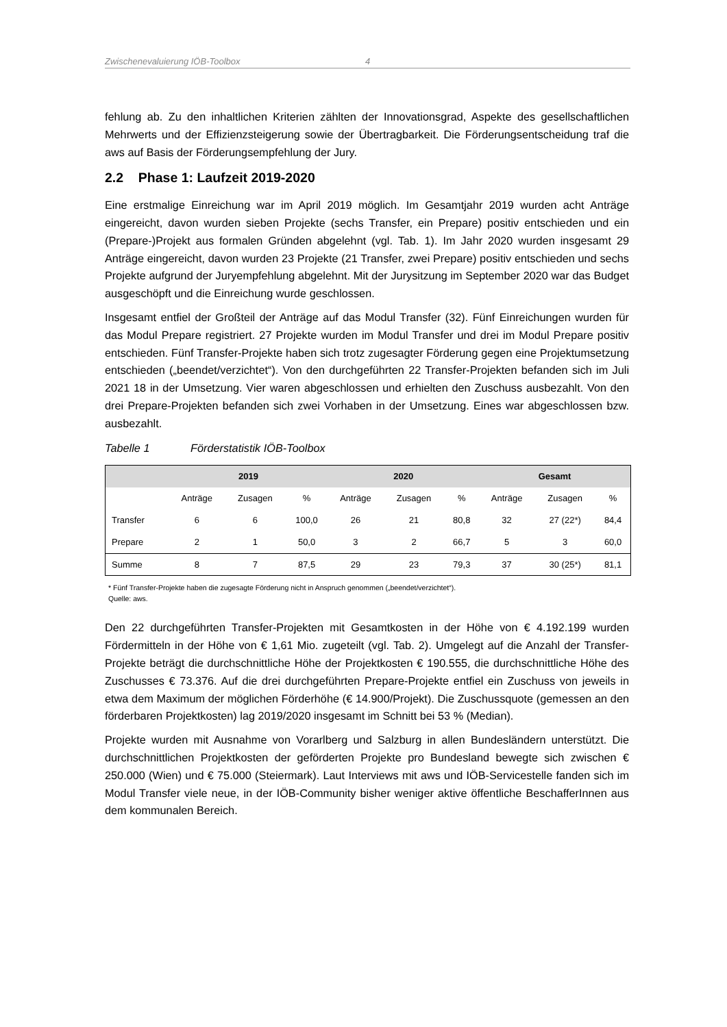Zwischenevaluierung IÖB-Toolbox 4
fehlung ab. Zu den inhaltlichen Kriterien zählten der Innovationsgrad, Aspekte des gesellschaftlichen Mehrwerts und der Effizienzsteigerung sowie der Übertragbarkeit. Die Förderungsentscheidung traf die aws auf Basis der Förderungsempfehlung der Jury.
2.2 Phase 1: Laufzeit 2019-2020
Eine erstmalige Einreichung war im April 2019 möglich. Im Gesamtjahr 2019 wurden acht Anträge eingereicht, davon wurden sieben Projekte (sechs Transfer, ein Prepare) positiv entschieden und ein (Prepare-)Projekt aus formalen Gründen abgelehnt (vgl. Tab. 1). Im Jahr 2020 wurden insgesamt 29 Anträge eingereicht, davon wurden 23 Projekte (21 Transfer, zwei Prepare) positiv entschieden und sechs Projekte aufgrund der Juryempfehlung abgelehnt. Mit der Jurysitzung im September 2020 war das Budget ausgeschöpft und die Einreichung wurde geschlossen.
Insgesamt entfiel der Großteil der Anträge auf das Modul Transfer (32). Fünf Einreichungen wurden für das Modul Prepare registriert. 27 Projekte wurden im Modul Transfer und drei im Modul Prepare positiv entschieden. Fünf Transfer-Projekte haben sich trotz zugesagter Förderung gegen eine Projektumsetzung entschieden („beendet/verzichtet“). Von den durchgeführten 22 Transfer-Projekten befanden sich im Juli 2021 18 in der Umsetzung. Vier waren abgeschlossen und erhielten den Zuschuss ausbezahlt. Von den drei Prepare-Projekten befanden sich zwei Vorhaben in der Umsetzung. Eines war abgeschlossen bzw. ausbezahlt.
Tabelle 1 Förderstatistik IÖB-Toolbox
| | 2019 | | | 2020 | | | Gesamt | | |
| --- | --- | --- | --- | --- | --- | --- | --- | --- | --- |
| | Anträge | Zusagen | % | Anträge | Zusagen | % | Anträge | Zusagen | % |
| Transfer | 6 | 6 | 100,0 | 26 | 21 | 80,8 | 32 | 27 (22*) | 84,4 |
| Prepare | 2 | 1 | 50,0 | 3 | 2 | 66,7 | 5 | 3 | 60,0 |
| Summe | 8 | 7 | 87,5 | 29 | 23 | 79,3 | 37 | 30 (25*) | 81,1 |
* Fünf Transfer-Projekte haben die zugesagte Förderung nicht in Anspruch genommen („beendet/verzichtet“).
Quelle: aws.
Den 22 durchgeführten Transfer-Projekten mit Gesamtkosten in der Höhe von € 4.192.199 wurden Fördermitteln in der Höhe von € 1,61 Mio. zugeteilt (vgl. Tab. 2). Umgelegt auf die Anzahl der Transfer-Projekte beträgt die durchschnittliche Höhe der Projektkosten € 190.555, die durchschnittliche Höhe des Zuschusses € 73.376. Auf die drei durchgeführten Prepare-Projekte entfiel ein Zuschuss von jeweils in etwa dem Maximum der möglichen Förderhöhe (€ 14.900/Projekt). Die Zuschussquote (gemessen an den förderbaren Projektkosten) lag 2019/2020 insgesamt im Schnitt bei 53 % (Median).
Projekte wurden mit Ausnahme von Vorarlberg und Salzburg in allen Bundesländern unterstützt. Die durchschnittlichen Projektkosten der geförderten Projekte pro Bundesland bewegte sich zwischen € 250.000 (Wien) und € 75.000 (Steiermark). Laut Interviews mit aws und IÖB-Servicestelle fanden sich im Modul Transfer viele neue, in der IÖB-Community bisher weniger aktive öffentliche BeschafferInnen aus dem kommunalen Bereich.